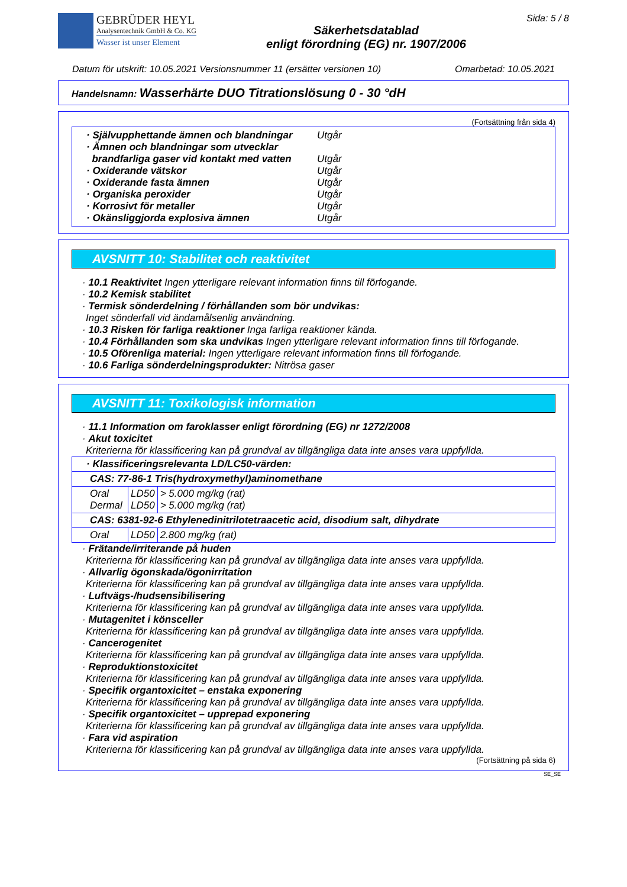GEBRÜDER HEYL
Analysentechnik GmbH & Co. KG
Wasser ist unser Element
Säkerhetsdatablad
enligt förordning (EG) nr. 1907/2006
Sida: 5 / 8
Datum för utskrift: 10.05.2021 Versionsnummer 11 (ersätter versionen 10) Omarbetad: 10.05.2021
Handelsnamn: Wasserhärte DUO Titrationslösung 0 - 30 °dH
(Fortsättning från sida 4)
· Självupphettande ämnen och blandningar
Utgår
· Ämnen och blandningar som utvecklar
brandfarliga gaser vid kontakt med vatten
Utgår
· Oxiderande vätskor Utgår
· Oxiderande fasta ämnen Utgår
· Organiska peroxider Utgår
· Korrosivt för metaller Utgår
· Okänsliggjorda explosiva ämnen Utgår
AVSNITT 10: Stabilitet och reaktivitet
· 10.1 Reaktivitet Ingen ytterligare relevant information finns till förfogande.
· 10.2 Kemisk stabilitet
· Termisk sönderdelning / förhållanden som bör undvikas:
Inget sönderfall vid ändamålsenlig användning.
· 10.3 Risken för farliga reaktioner Inga farliga reaktioner kända.
· 10.4 Förhållanden som ska undvikas Ingen ytterligare relevant information finns till förfogande.
· 10.5 Oförenliga material: Ingen ytterligare relevant information finns till förfogande.
· 10.6 Farliga sönderdelningsprodukter: Nitrösa gaser
AVSNITT 11: Toxikologisk information
· 11.1 Information om faroklasser enligt förordning (EG) nr 1272/2008
· Akut toxicitet
Kriterierna för klassificering kan på grundval av tillgängliga data inte anses vara uppfyllda.
| · Klassificeringsrelevanta LD/LC50-värden: | | |
| CAS: 77-86-1 Tris(hydroxymethyl)aminomethane | | |
| Oral Dermal | LD50 LD50 | > 5.000 mg/kg (rat) > 5.000 mg/kg (rat) |
| CAS: 6381-92-6 Ethylenedinitrilotetraacetic acid, disodium salt, dihydrate | | |
| Oral | LD50 | 2.800 mg/kg (rat) |
· Frätande/irriterande på huden
Kriterierna för klassificering kan på grundval av tillgängliga data inte anses vara uppfyllda.
· Allvarlig ögonskada/ögonirritation
Kriterierna för klassificering kan på grundval av tillgängliga data inte anses vara uppfyllda.
· Luftvägs-/hudsensibilisering
Kriterierna för klassificering kan på grundval av tillgängliga data inte anses vara uppfyllda.
· Mutagenitet i könsceller
Kriterierna för klassificering kan på grundval av tillgängliga data inte anses vara uppfyllda.
· Cancerogenitet
Kriterierna för klassificering kan på grundval av tillgängliga data inte anses vara uppfyllda.
· Reproduktionstoxicitet
Kriterierna för klassificering kan på grundval av tillgängliga data inte anses vara uppfyllda.
· Specifik organtoxicitet – enstaka exponering
Kriterierna för klassificering kan på grundval av tillgängliga data inte anses vara uppfyllda.
· Specifik organtoxicitet – upprepad exponering
Kriterierna för klassificering kan på grundval av tillgängliga data inte anses vara uppfyllda.
· Fara vid aspiration
Kriterierna för klassificering kan på grundval av tillgängliga data inte anses vara uppfyllda.
(Fortsättning på sida 6)
SE_SE